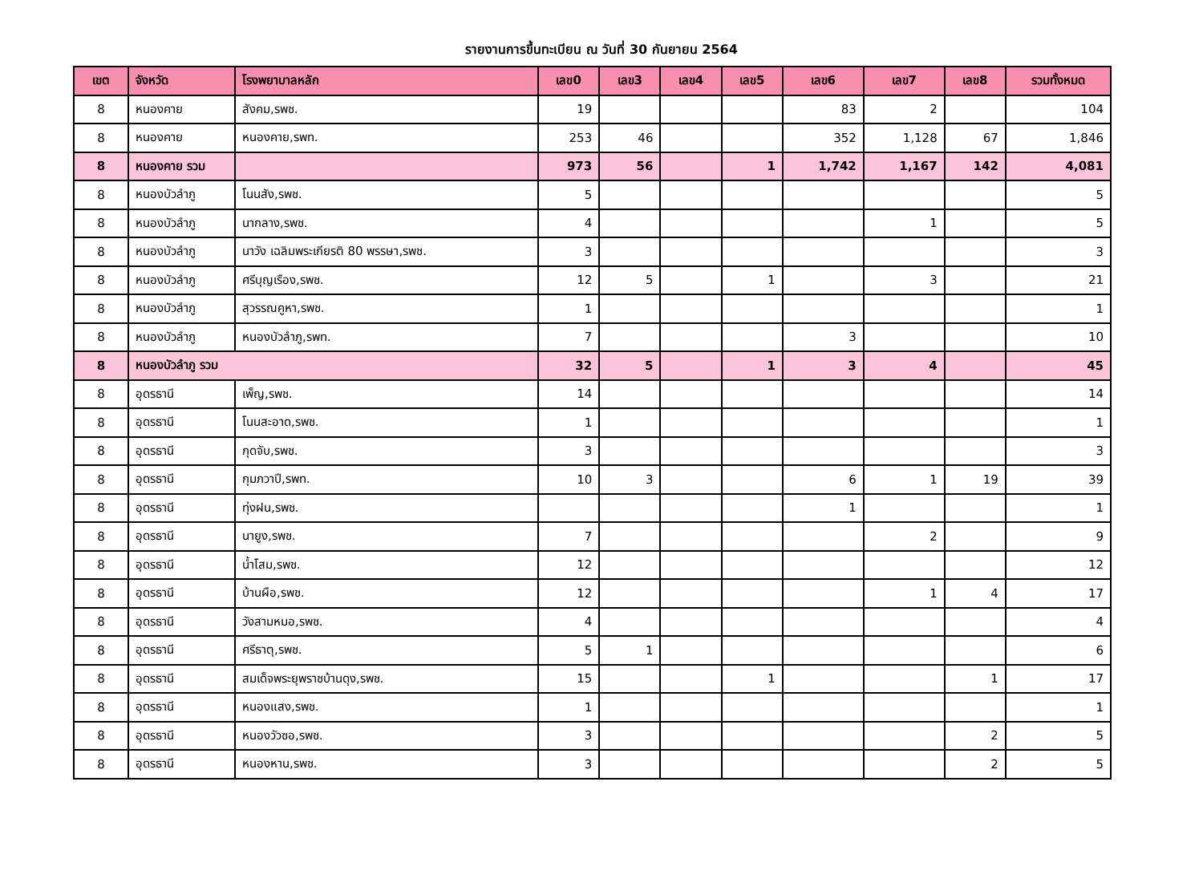รายงานการขึ้นทะเบียน ณ วันที่ 30 กันยายน 2564
| เขต | จังหวัด | โรงพยาบาลหลัก | เลข0 | เลข3 | เลข4 | เลข5 | เลข6 | เลข7 | เลข8 | รวมทั้งหมด |
| --- | --- | --- | --- | --- | --- | --- | --- | --- | --- | --- |
| 8 | หนองคาย | สังคม,รพช. | 19 | | | | 83 | 2 | | 104 |
| 8 | หนองคาย | หนองคาย,รพท. | 253 | 46 | | | 352 | 1,128 | 67 | 1,846 |
| 8 | หนองคาย รวม | | 973 | 56 | | 1 | 1,742 | 1,167 | 142 | 4,081 |
| 8 | หนองบัวลำภู | โนนสัง,รพช. | 5 | | | | | | | 5 |
| 8 | หนองบัวลำภู | นากลาง,รพช. | 4 | | | | | 1 | | 5 |
| 8 | หนองบัวลำภู | นาวัง เฉลิมพระเกียรติ 80 พรรษา,รพช. | 3 | | | | | | | 3 |
| 8 | หนองบัวลำภู | ศรีบุญเรือง,รพช. | 12 | 5 | | 1 | | 3 | | 21 |
| 8 | หนองบัวลำภู | สุวรรณคูหา,รพช. | 1 | | | | | | | 1 |
| 8 | หนองบัวลำภู | หนองบัวลำภู,รพท. | 7 | | | | 3 | | | 10 |
| 8 | หนองบัวลำภู รวม | | 32 | 5 | | 1 | 3 | 4 | | 45 |
| 8 | อุดรธานี | เพ็ญ,รพช. | 14 | | | | | | | 14 |
| 8 | อุดรธานี | โนนสะอาด,รพช. | 1 | | | | | | | 1 |
| 8 | อุดรธานี | กุดจับ,รพช. | 3 | | | | | | | 3 |
| 8 | อุดรธานี | กุมภวาปี,รพท. | 10 | 3 | | | 6 | 1 | 19 | 39 |
| 8 | อุดรธานี | ทุ่งฝน,รพช. | | | | | 1 | | | 1 |
| 8 | อุดรธานี | นายูง,รพช. | 7 | | | | | 2 | | 9 |
| 8 | อุดรธานี | น้ำโสม,รพช. | 12 | | | | | | | 12 |
| 8 | อุดรธานี | บ้านผือ,รพช. | 12 | | | | | 1 | 4 | 17 |
| 8 | อุดรธานี | วังสามหมอ,รพช. | 4 | | | | | | | 4 |
| 8 | อุดรธานี | ศรีธาตุ,รพช. | 5 | 1 | | | | | | 6 |
| 8 | อุดรธานี | สมเด็จพระยุพราชบ้านดุง,รพช. | 15 | | | 1 | | | 1 | 17 |
| 8 | อุดรธานี | หนองแสง,รพช. | 1 | | | | | | | 1 |
| 8 | อุดรธานี | หนองวัวซอ,รพช. | 3 | | | | | | 2 | 5 |
| 8 | อุดรธานี | หนองหาน,รพช. | 3 | | | | | | 2 | 5 |